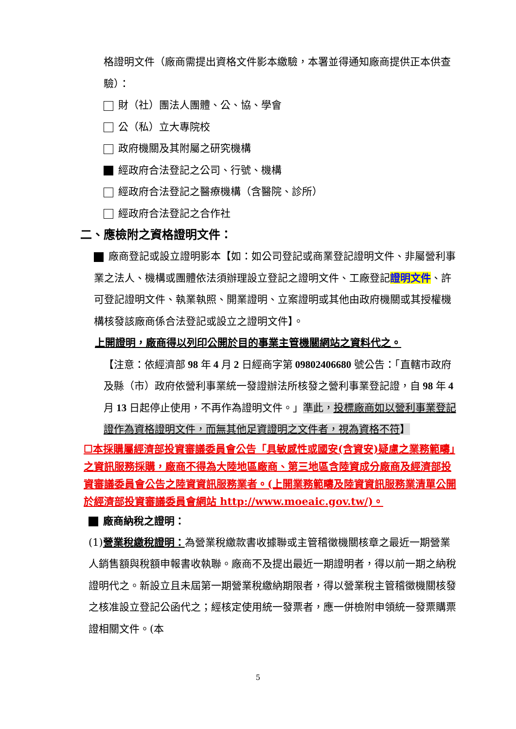格證明文件（廠商需提出資格文件影本繳驗，本署並得通知廠商提供正本供查驗）：
財（社）團法人團體、公、協、學會
公（私）立大專院校
政府機關及其附屬之研究機構
經政府合法登記之公司、行號、機構
經政府合法登記之醫療機構（含醫院、診所）
經政府合法登記之合作社
二、應檢附之資格證明文件：
廠商登記或設立證明影本【如：如公司登記或商業登記證明文件、非屬營利事業之法人、機構或團體依法須辦理設立登記之證明文件、工廠登記證明文件、許可登記證明文件、執業執照、開業證明、立案證明或其他由政府機關或其授權機構核發該廠商係合法登記或設立之證明文件】。
上開證明，廠商得以列印公開於目的事業主管機關網站之資料代之。
【注意：依經濟部 98 年 4 月 2 日經商字第 09802406680 號公告：「直轄市政府及縣（市）政府依營利事業統一發證辦法所核發之營利事業登記證，自 98 年 4 月 13 日起停止使用，不再作為證明文件。」準此，投標廠商如以營利事業登記證作為資格證明文件，而無其他足資證明之文件者，視為資格不符】
☐本採購屬經濟部投資審議委員會公告「具敏感性或國安(含資安)疑慮之業務範疇」之資訊服務採購，廠商不得為大陸地區廠商、第三地區含陸資成分廠商及經濟部投資審議委員會公告之陸資資訊服務業者。(上開業務範疇及陸資資訊服務業清單公開於經濟部投資審議委員會網站 http://www.moeaic.gov.tw/)。
廠商納稅之證明：
(1)營業稅繳稅證明：為營業稅繳款書收據聯或主管稽徵機關核章之最近一期營業人銷售額與稅額申報書收執聯。廠商不及提出最近一期證明者，得以前一期之納稅證明代之。新設立且未屆第一期營業稅繳納期限者，得以營業稅主管稽徵機關核發之核准設立登記公函代之；經核定使用統一發票者，應一併檢附申領統一發票購票證相關文件。(本
5